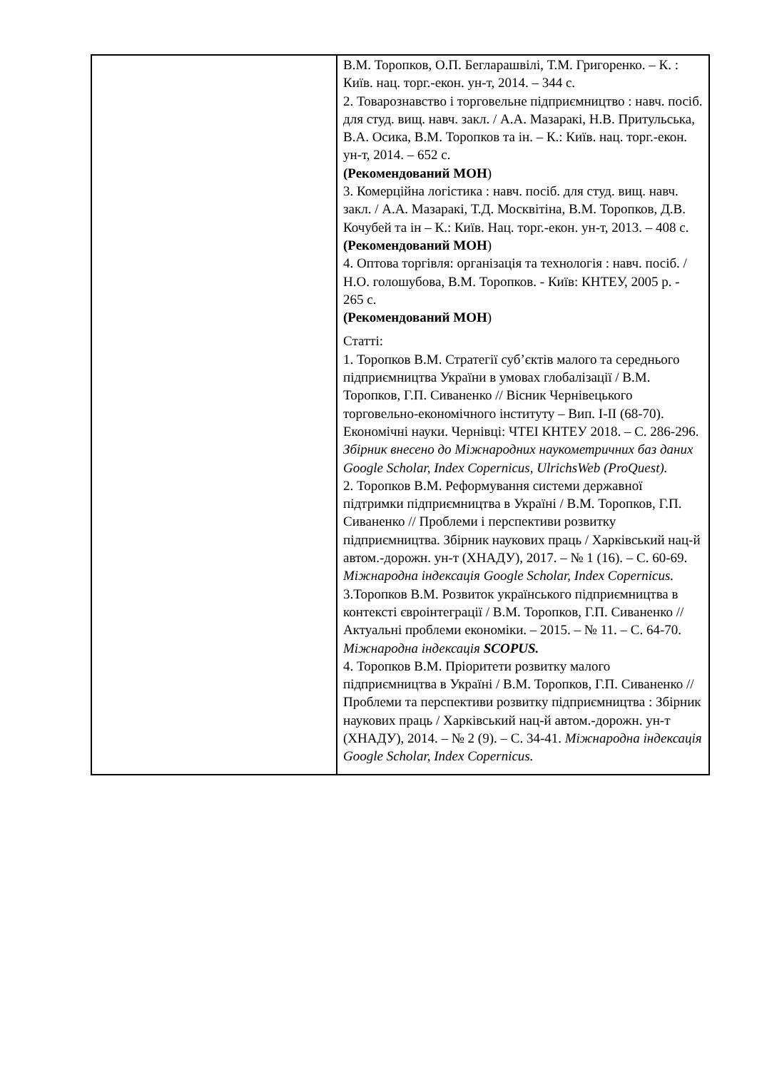| | В.М. Торопков, О.П. Бегларашвілі, Т.М. Григоренко. – К. : Київ. нац. торг.-екон. ун-т, 2014. – 344 с. 2. Товарознавство і торговельне підприємництво : навч. посіб. для студ. вищ. навч. закл. / А.А. Мазаракі, Н.В. Притульська, В.А. Осика, В.М. Торопков та ін. – К.: Київ. нац. торг.-екон. ун-т, 2014. – 652 с. (Рекомендований МОН ) 3. Комерційна логістика : навч. посіб. для студ. вищ. навч. закл. / А.А. Мазаракі, Т.Д. Москвітіна, В.М. Торопков, Д.В. Кочубей та ін – К.: Київ. Нац. торг.-екон. ун-т, 2013. – 408 с. (Рекомендований МОН ) 4. Оптова торгівля: організація та технологія : навч. посіб. / Н.О. голошубова, В.М. Торопков. - Київ: КНТЕУ, 2005 р. - 265 с. (Рекомендований МОН ) Статті: 1. Торопков В.М. Стратегії суб’єктів малого та середнього підприємництва України в умовах глобалізації / В.М. Торопков, Г.П. Сиваненко // Вісник Чернівецького торговельно-економічного інституту – Вип. I-II (68-70). Економічні науки. Чернівці: ЧТЕІ КНТЕУ 2018. – С. 286-296. Збірник внесено до Міжнародних наукометричних баз даних Google Scholar, Index Copernicus, UlrichsWeb (ProQuest). 2. Торопков В.М. Реформування системи державної підтримки підприємництва в Україні / В.М. Торопков, Г.П. Сиваненко // Проблеми і перспективи розвитку підприємництва. Збірник наукових праць / Харківський нац-й автом.-дорожн. ун-т (ХНАДУ), 2017. – № 1 (16). – С. 60-69. Міжнародна індексація Google Scholar, Index Copernicus. 3.Торопков В.М. Розвиток українського підприємництва в контексті євроінтеграції / В.М. Торопков, Г.П. Сиваненко // Актуальні проблеми економіки. – 2015. – № 11. – С. 64-70. Міжнародна індексація SCOPUS. 4. Торопков В.М. Пріоритети розвитку малого підприємництва в Україні / В.М. Торопков, Г.П. Сиваненко // Проблеми та перспективи розвитку підприємництва : Збірник наукових праць / Харківський нац-й автом.-дорожн. ун-т (ХНАДУ), 2014. – № 2 (9). – С. 34-41. Міжнародна індексація Google Scholar, Index Copernicus. |